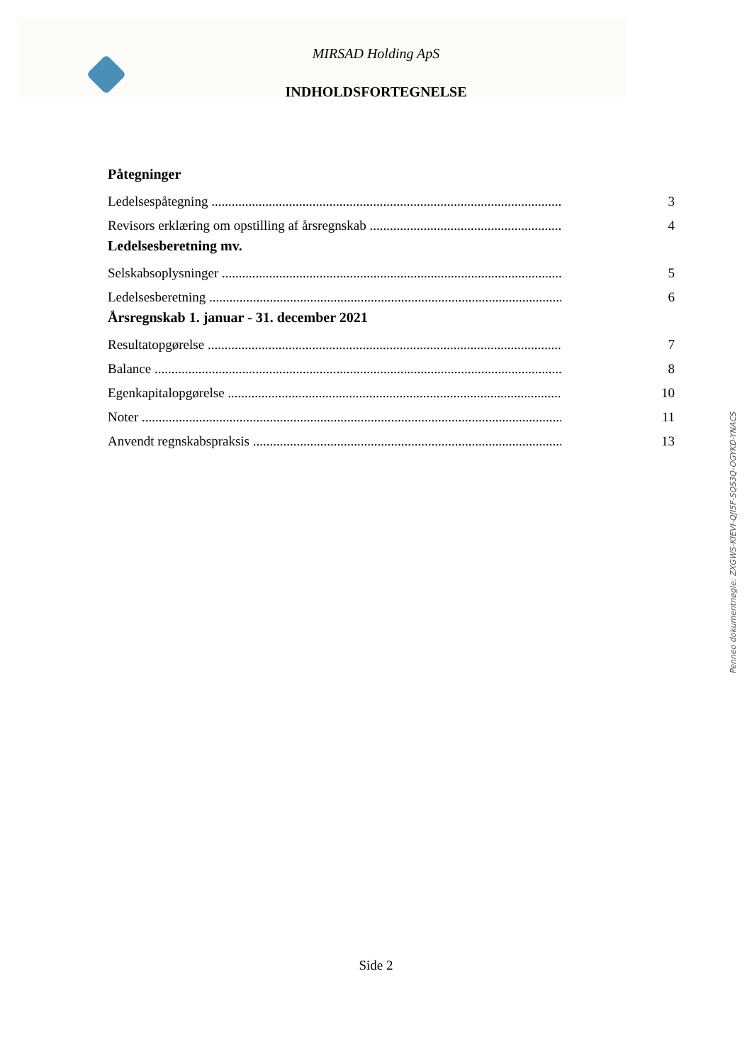MIRSAD Holding ApS
INDHOLDSFORTEGNELSE
Påtegninger
Ledelsespåtegning ........................................................................................................................ 3
Revisors erklæring om opstilling af årsregnskab .......................................................................... 4
Ledelsesberetning mv.
Selskabsoplysninger .......................................................................................................................... 5
Ledelsesberetning .............................................................................................................................. 6
Årsregnskab 1. januar - 31. december 2021
Resultatopgørelse .............................................................................................................................. 7
Balance .............................................................................................................................................. 8
Egenkapitalopgørelse ......................................................................................................................... 10
Noter .................................................................................................................................................. 11
Anvendt regnskabspraksis ................................................................................................................. 13
Penneo dokumentnøgle: ZXGWS-KIEVI-QJI5F-SQS3Q-OGYKD-YNACS
Side 2